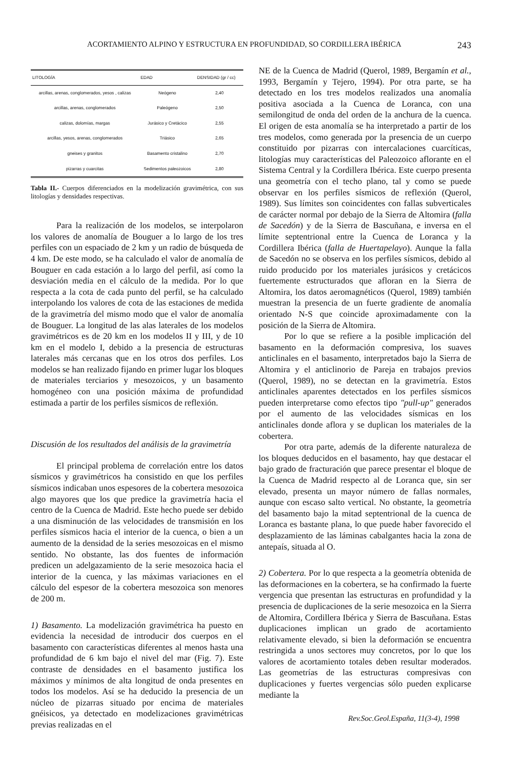ACORTAMIENTO ALPINO Y ESTRUCTURA EN PROFUNDIDAD, SO CORDILLERA IBÉRICA 243
| LITOLOGÍA | EDAD | DENSIDAD (gr / cc) |
| --- | --- | --- |
| arcillas, arenas, conglomerados, yesos , calizas | Neógeno | 2,40 |
| arcillas, arenas, conglomerados | Paleógeno | 2,50 |
| calizas, dolomías, margas | Jurásico y Cretácico | 2,55 |
| arcillas, yesos, arenas, conglomerados | Triásico | 2,65 |
| gneises y granitos | Basamento cristalino | 2,70 |
| pizarras y cuarcitas | Sedimentos paleozoicos | 2,80 |
Tabla II.- Cuerpos diferenciados en la modelización gravimétrica, con sus litologías y densidades respectivas.
Para la realización de los modelos, se interpolaron los valores de anomalía de Bouguer a lo largo de los tres perfiles con un espaciado de 2 km y un radio de búsqueda de 4 km. De este modo, se ha calculado el valor de anomalía de Bouguer en cada estación a lo largo del perfil, así como la desviación media en el cálculo de la medida. Por lo que respecta a la cota de cada punto del perfil, se ha calculado interpolando los valores de cota de las estaciones de medida de la gravimetría del mismo modo que el valor de anomalía de Bouguer. La longitud de las alas laterales de los modelos gravimétricos es de 20 km en los modelos II y III, y de 10 km en el modelo I, debido a la presencia de estructuras laterales más cercanas que en los otros dos perfiles. Los modelos se han realizado fijando en primer lugar los bloques de materiales terciarios y mesozoicos, y un basamento homogéneo con una posición máxima de profundidad estimada a partir de los perfiles sísmicos de reflexión.
Discusión de los resultados del análisis de la gravimetría
El principal problema de correlación entre los datos sísmicos y gravimétricos ha consistido en que los perfiles sísmicos indicaban unos espesores de la cobertera mesozoica algo mayores que los que predice la gravimetría hacia el centro de la Cuenca de Madrid. Este hecho puede ser debido a una disminución de las velocidades de transmisión en los perfiles sísmicos hacia el interior de la cuenca, o bien a un aumento de la densidad de la series mesozoicas en el mismo sentido. No obstante, las dos fuentes de información predicen un adelgazamiento de la serie mesozoica hacia el interior de la cuenca, y las máximas variaciones en el cálculo del espesor de la cobertera mesozoica son menores de 200 m.
1) Basamento. La modelización gravimétrica ha puesto en evidencia la necesidad de introducir dos cuerpos en el basamento con características diferentes al menos hasta una profundidad de 6 km bajo el nivel del mar (Fig. 7). Este contraste de densidades en el basamento justifica los máximos y mínimos de alta longitud de onda presentes en todos los modelos. Así se ha deducido la presencia de un núcleo de pizarras situado por encima de materiales gnéisicos, ya detectado en modelizaciones gravimétricas previas realizadas en el
NE de la Cuenca de Madrid (Querol, 1989, Bergamín et al., 1993, Bergamín y Tejero, 1994). Por otra parte, se ha detectado en los tres modelos realizados una anomalía positiva asociada a la Cuenca de Loranca, con una semilongitud de onda del orden de la anchura de la cuenca. El origen de esta anomalía se ha interpretado a partir de los tres modelos, como generada por la presencia de un cuerpo constituido por pizarras con intercalaciones cuarcíticas, litologías muy características del Paleozoico aflorante en el Sistema Central y la Cordillera Ibérica. Este cuerpo presenta una geometría con el techo plano, tal y como se puede observar en los perfiles sísmicos de reflexión (Querol, 1989). Sus límites son coincidentes con fallas subverticales de carácter normal por debajo de la Sierra de Altomira (falla de Sacedón) y de la Sierra de Bascuñana, e inversa en el límite septentrional entre la Cuenca de Loranca y la Cordillera Ibérica (falla de Huertapelayo). Aunque la falla de Sacedón no se observa en los perfiles sísmicos, debido al ruido producido por los materiales jurásicos y cretácicos fuertemente estructurados que afloran en la Sierra de Altomira, los datos aeromagnéticos (Querol, 1989) también muestran la presencia de un fuerte gradiente de anomalía orientado N-S que coincide aproximadamente con la posición de la Sierra de Altomira.
Por lo que se refiere a la posible implicación del basamento en la deformación compresiva, los suaves anticlinales en el basamento, interpretados bajo la Sierra de Altomira y el anticlinorio de Pareja en trabajos previos (Querol, 1989), no se detectan en la gravimetría. Estos anticlinales aparentes detectados en los perfiles sísmicos pueden interpretarse como efectos tipo "pull-up" generados por el aumento de las velocidades sísmicas en los anticlinales donde aflora y se duplican los materiales de la cobertera.
Por otra parte, además de la diferente naturaleza de los bloques deducidos en el basamento, hay que destacar el bajo grado de fracturación que parece presentar el bloque de la Cuenca de Madrid respecto al de Loranca que, sin ser elevado, presenta un mayor número de fallas normales, aunque con escaso salto vertical. No obstante, la geometría del basamento bajo la mitad septentrional de la cuenca de Loranca es bastante plana, lo que puede haber favorecido el desplazamiento de las láminas cabalgantes hacia la zona de antepaís, situada al O.
2) Cobertera. Por lo que respecta a la geometría obtenida de las deformaciones en la cobertera, se ha confirmado la fuerte vergencia que presentan las estructuras en profundidad y la presencia de duplicaciones de la serie mesozoica en la Sierra de Altomira, Cordillera Ibérica y Sierra de Bascuñana. Estas duplicaciones implican un grado de acortamiento relativamente elevado, si bien la deformación se encuentra restringida a unos sectores muy concretos, por lo que los valores de acortamiento totales deben resultar moderados. Las geometrías de las estructuras compresivas con duplicaciones y fuertes vergencias sólo pueden explicarse mediante la
Rev.Soc.Geol.España, 11(3-4), 1998